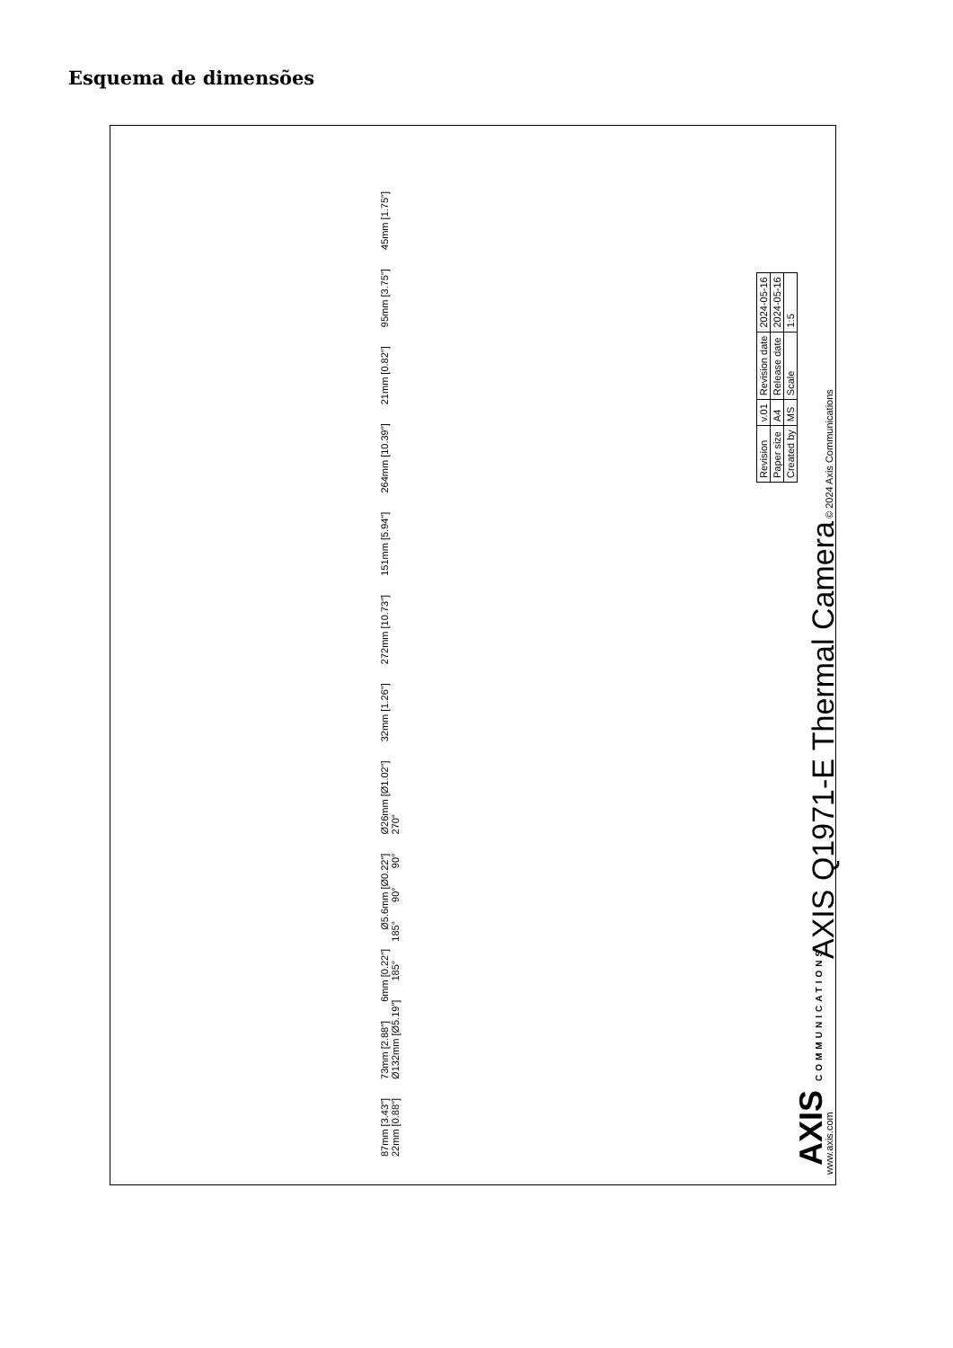Esquema de dimensões
87mm [3.43"] 73mm [2.88"] 6mm [0.22"] Ø5.6mm [Ø0.22"] Ø26mm [Ø1.02"] 32mm [1.26"] 272mm [10.73"] 151mm [5.94"] 264mm [10.39"] 21mm [0.82"] 95mm [3.75"] 45mm [1.75"] 22mm [0.88"] Ø132mm [Ø5.19"] 185° 185° 90° 90° 270°
AXIS COMMUNICATIONS AXIS Q1971-E Thermal Camera
| Revision | v.01 | Revision date | 2024-05-16 |
| Paper size | A4 | Release date | 2024-05-16 |
| Created by | MS | Scale | 1:5 |
www.axis.com © 2024 Axis Communications